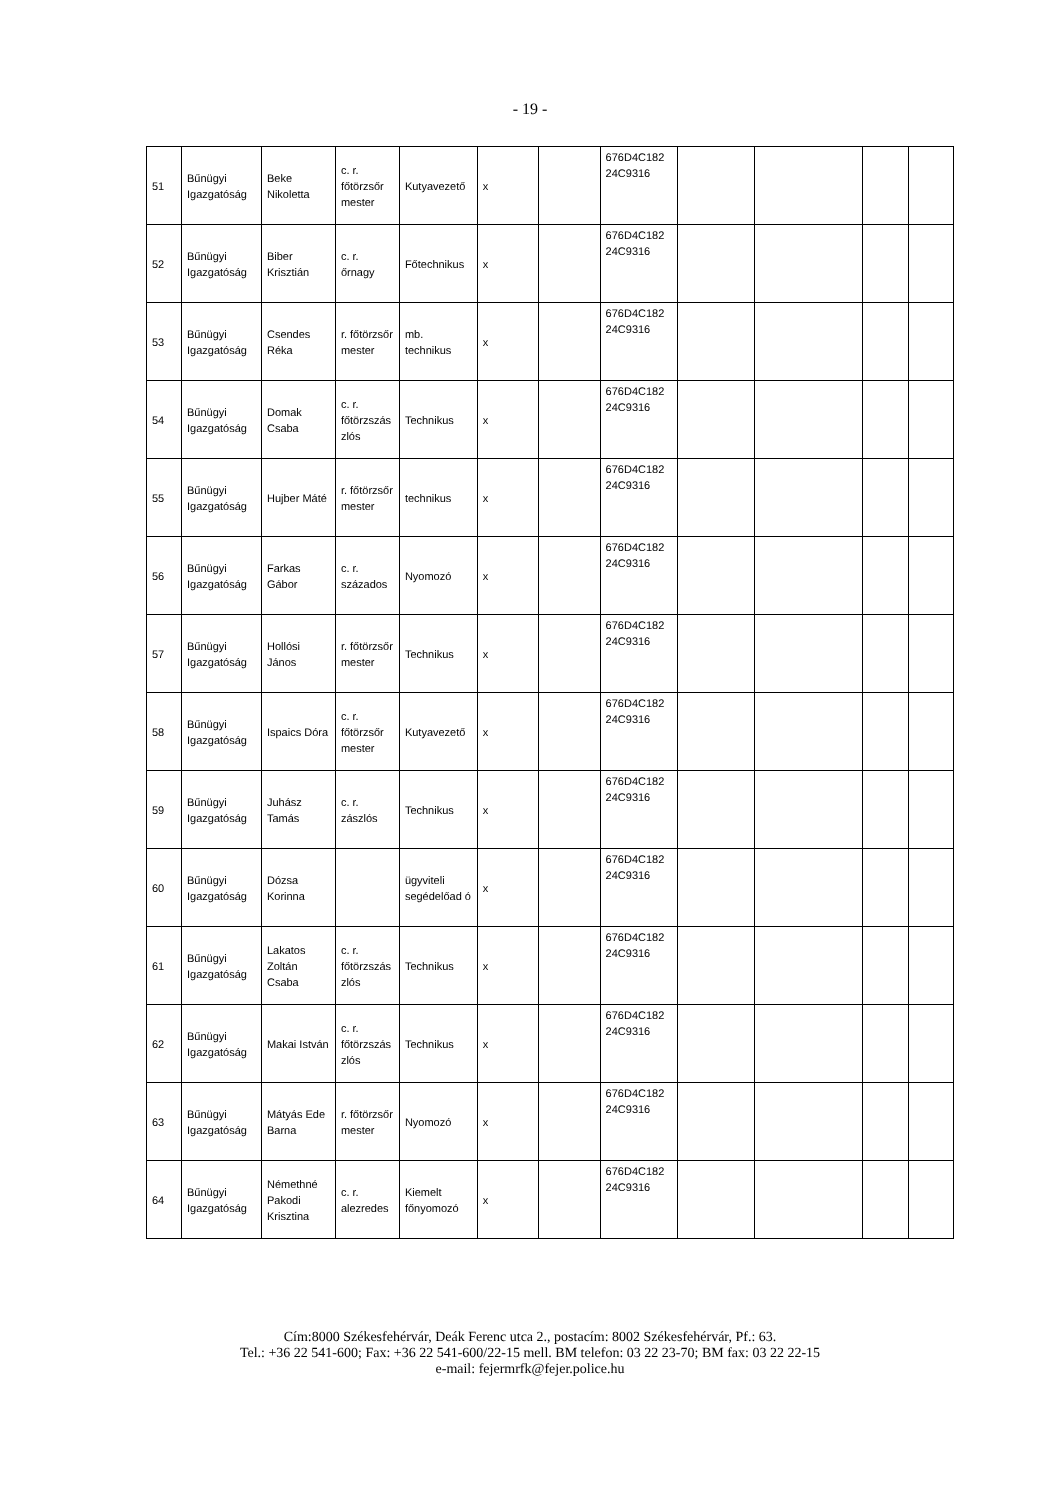- 19 -
| 51 | Bűnügyi Igazgatóság | Beke Nikoletta | c. r. főtörzsőr mester | Kutyavezető | x | | 676D4C182 24C9316 | | | | |
| 52 | Bűnügyi Igazgatóság | Biber Krisztián | c. r. őrnagy | Főtechnikus | x | | 676D4C182 24C9316 | | | | |
| 53 | Bűnügyi Igazgatóság | Csendes Réka | r. főtörzsőr mester | mb. technikus | x | | 676D4C182 24C9316 | | | | |
| 54 | Bűnügyi Igazgatóság | Domak Csaba | c. r. főtörzszás zlós | Technikus | x | | 676D4C182 24C9316 | | | | |
| 55 | Bűnügyi Igazgatóság | Hujber Máté | r. főtörzsőr mester | technikus | x | | 676D4C182 24C9316 | | | | |
| 56 | Bűnügyi Igazgatóság | Farkas Gábor | c. r. százados | Nyomozó | x | | 676D4C182 24C9316 | | | | |
| 57 | Bűnügyi Igazgatóság | Hollósi János | r. főtörzsőr mester | Technikus | x | | 676D4C182 24C9316 | | | | |
| 58 | Bűnügyi Igazgatóság | Ispaics Dóra | c. r. főtörzsőr mester | Kutyavezető | x | | 676D4C182 24C9316 | | | | |
| 59 | Bűnügyi Igazgatóság | Juhász Tamás | c. r. zászlós | Technikus | x | | 676D4C182 24C9316 | | | | |
| 60 | Bűnügyi Igazgatóság | Dózsa Korinna | | ügyviteli segédelőad ó | x | | 676D4C182 24C9316 | | | | |
| 61 | Bűnügyi Igazgatóság | Lakatos Zoltán Csaba | c. r. főtörzszás zlós | Technikus | x | | 676D4C182 24C9316 | | | | |
| 62 | Bűnügyi Igazgatóság | Makai István | c. r. főtörzszás zlós | Technikus | x | | 676D4C182 24C9316 | | | | |
| 63 | Bűnügyi Igazgatóság | Mátyás Ede Barna | r. főtörzsőr mester | Nyomozó | x | | 676D4C182 24C9316 | | | | |
| 64 | Bűnügyi Igazgatóság | Némethné Pakodi Krisztina | c. r. alezredes | Kiemelt főnyomozó | x | | 676D4C182 24C9316 | | | | |
Cím:8000 Székesfehérvár, Deák Ferenc utca 2., postacím: 8002 Székesfehérvár, Pf.: 63.
Tel.: +36 22 541-600; Fax: +36 22 541-600/22-15 mell. BM telefon: 03 22 23-70; BM fax: 03 22 22-15
e-mail: fejermrfk@fejer.police.hu